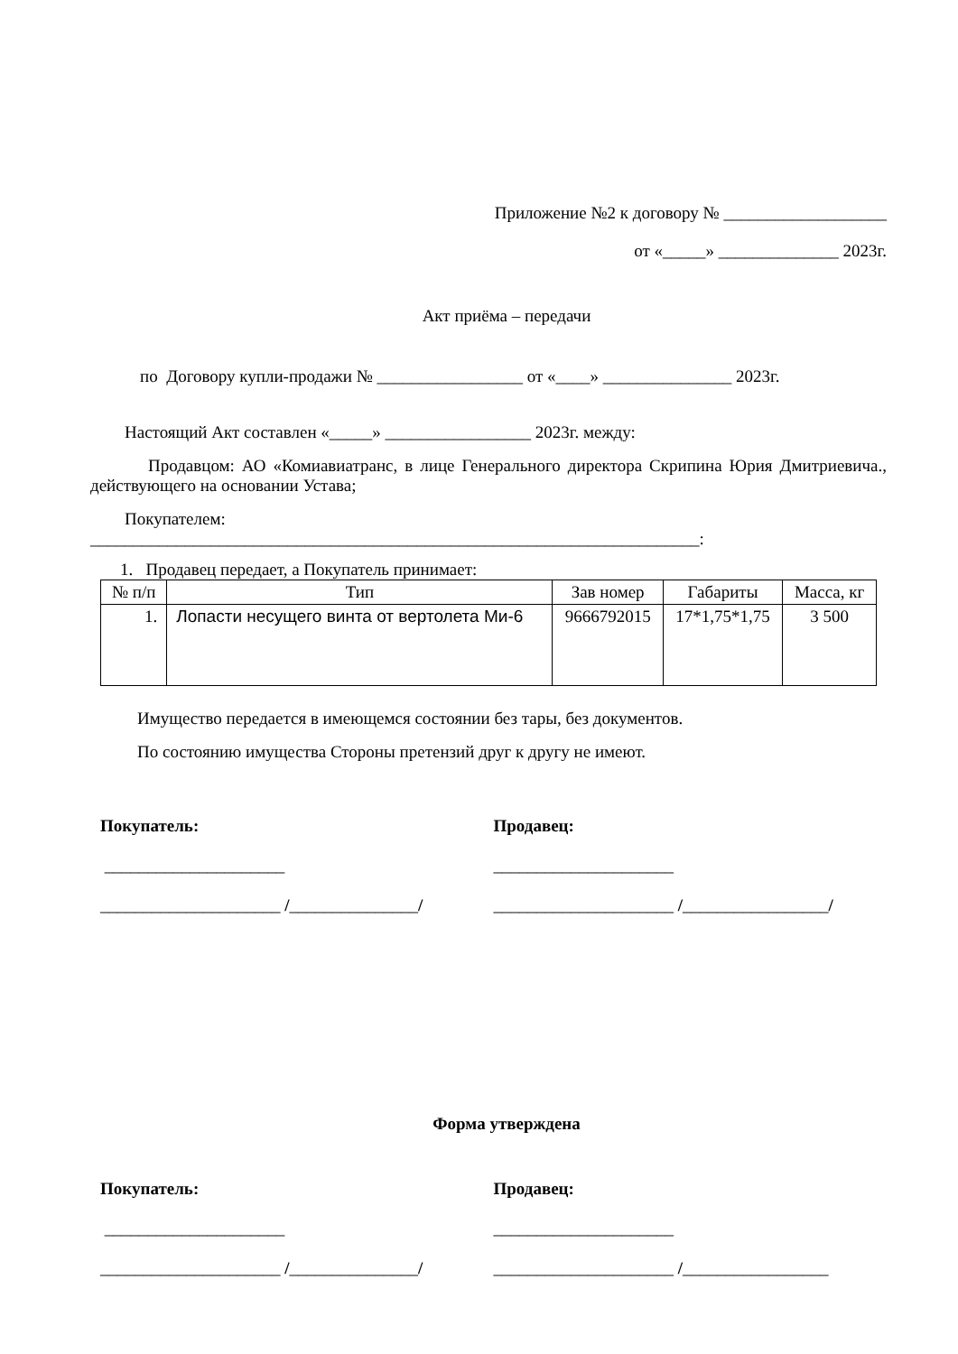Приложение №2 к договору № ___________________
от «_____» ______________ 2023г.
Акт приёма – передачи
по Договору купли-продажи № _________________ от «____» _______________ 2023г.
Настоящий Акт составлен «_____» _________________ 2023г. между:
Продавцом: АО «Комиавиатранс, в лице Генерального директора Скрипина Юрия Дмитриевича., действующего на основании Устава;
Покупателем:
_______________________________________________________________________:
1. Продавец передает, а Покупатель принимает:
| № п/п | Тип | Зав номер | Габариты | Масса, кг |
| --- | --- | --- | --- | --- |
| 1. | Лопасти несущего винта от вертолета Ми-6 | 9666792015 | 17*1,75*1,75 | 3 500 |
Имущество передается в имеющемся состоянии без тары, без документов.
По состоянию имущества Стороны претензий друг к другу не имеют.
Покупатель:
_____________________
_____________________ /_______________/
Продавец:
_____________________
_____________________ /_________________/
Форма утверждена
Покупатель:
_____________________
_____________________ /_______________/
Продавец:
_____________________
_____________________ /_________________